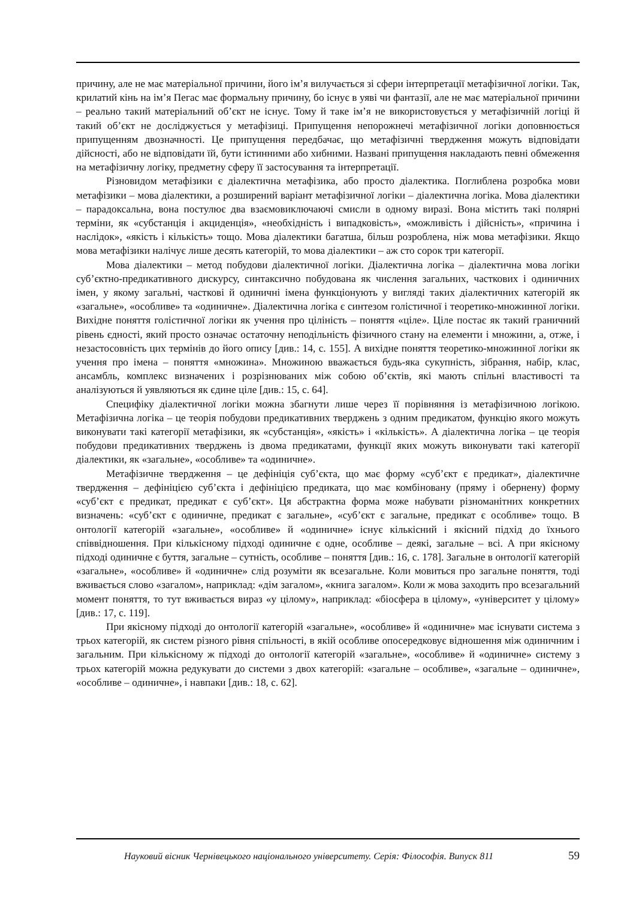причину, але не має матеріальної причини, його ім’я вилучається зі сфери інтерпретації метафізичної логіки. Так, крилатий кінь на ім’я Пегас має формальну причину, бо існує в уяві чи фантазії, але не має матеріальної причини – реально такий матеріальний об’єкт не існує. Тому й таке ім’я не використовується у метафізичній логіці й такий об’єкт не досліджується у метафізиці. Припущення непорожнечі метафізичної логіки доповнюється припущенням двозначності. Це припущення передбачає, що метафізичні твердження можуть відповідати дійсності, або не відповідати їй, бути істинними або хибними. Названі припущення накладають певні обмеження на метафізичну логіку, предметну сферу її застосування та інтерпретації.
Різновидом метафізики є діалектична метафізика, або просто діалектика. Поглиблена розробка мови метафізики – мова діалектики, а розширений варіант метафізичної логіки – діалектична логіка. Мова діалектики – парадоксальна, вона постулює два взаємовиключаючі смисли в одному виразі. Вона містить такі полярні терміни, як «субстанція і акциденція», «необхідність і випадковість», «можливість і дійсність», «причина і наслідок», «якість і кількість» тощо. Мова діалектики багатша, більш розроблена, ніж мова метафізики. Якщо мова метафізики налічує лише десять категорій, то мова діалектики – аж сто сорок три категорії.
Мова діалектики – метод побудови діалектичної логіки. Діалектична логіка – діалектична мова логіки суб’єктно-предикативного дискурсу, синтаксично побудована як числення загальних, часткових і одиничних імен, у якому загальні, часткові й одиничні імена функціонують у вигляді таких діалектичних категорій як «загальне», «особливе» та «одиничне». Діалектична логіка є синтезом голістичної і теоретико-множинної логіки. Вихідне поняття голістичної логіки як учення про цілініcть – поняття «ціле». Ціле постає як такий граничний рівень єдності, який просто означає остаточну неподільність фізичного стану на елементи і множини, а, отже, і незастосовність цих термінів до його опису [див.: 14, с. 155]. А вихідне поняття теоретико-множинної логіки як учення про імена – поняття «множина». Множиною вважається будь-яка сукупність, зібрання, набір, клас, ансамбль, комплекс визначених і розрізнюваних між собою об’єктів, які мають спільні властивості та аналізуються й уявляються як єдине ціле [див.: 15, с. 64].
Специфіку діалектичної логіки можна збагнути лише через її порівняння із метафізичною логікою. Метафізична логіка – це теорія побудови предикативних тверджень з одним предикатом, функцію якого можуть виконувати такі категорії метафізики, як «субстанція», «якість» і «кількість». А діалектична логіка – це теорія побудови предикативних тверджень із двома предикатами, функції яких можуть виконувати такі категорії діалектики, як «загальне», «особливе» та «одиничне».
Метафізичне твердження – це дефініція суб’єкта, що має форму «суб’єкт є предикат», діалектичне твердження – дефініцією суб’єкта і дефініцією предиката, що має комбіновану (пряму і обернену) форму «суб’єкт є предикат, предикат є суб’єкт». Ця абстрактна форма може набувати різноманітних конкретних визначень: «суб’єкт є одиничне, предикат є загальне», «суб’єкт є загальне, предикат є особливе» тощо. В онтології категорій «загальне», «особливе» й «одиничне» існує кількісний і якісний підхід до їхнього співвідношення. При кількісному підході одиничне є одне, особливе – деякі, загальне – всі. А при якісному підході одиничне є буття, загальне – сутність, особливе – поняття [див.: 16, с. 178]. Загальне в онтології категорій «загальне», «особливе» й «одиничне» слід розуміти як всезагальне. Коли мовиться про загальне поняття, тоді вживається слово «загалом», наприклад: «дім загалом», «книга загалом». Коли ж мова заходить про всезагальний момент поняття, то тут вживається вираз «у цілому», наприклад: «біосфера в цілому», «університет у цілому» [див.: 17, с. 119].
При якісному підході до онтології категорій «загальне», «особливе» й «одиничне» має існувати система з трьох категорій, як систем різного рівня спільності, в якій особливе опосередковує відношення між одиничним і загальним. При кількісному ж підході до онтології категорій «загальне», «особливе» й «одиничне» систему з трьох категорій можна редукувати до системи з двох категорій: «загальне – особливе», «загальне – одиничне», «особливе – одиничне», і навпаки [див.: 18, с. 62].
Науковий вісник Чернівецького національного університету. Серія: Філософія. Випуск 811 59